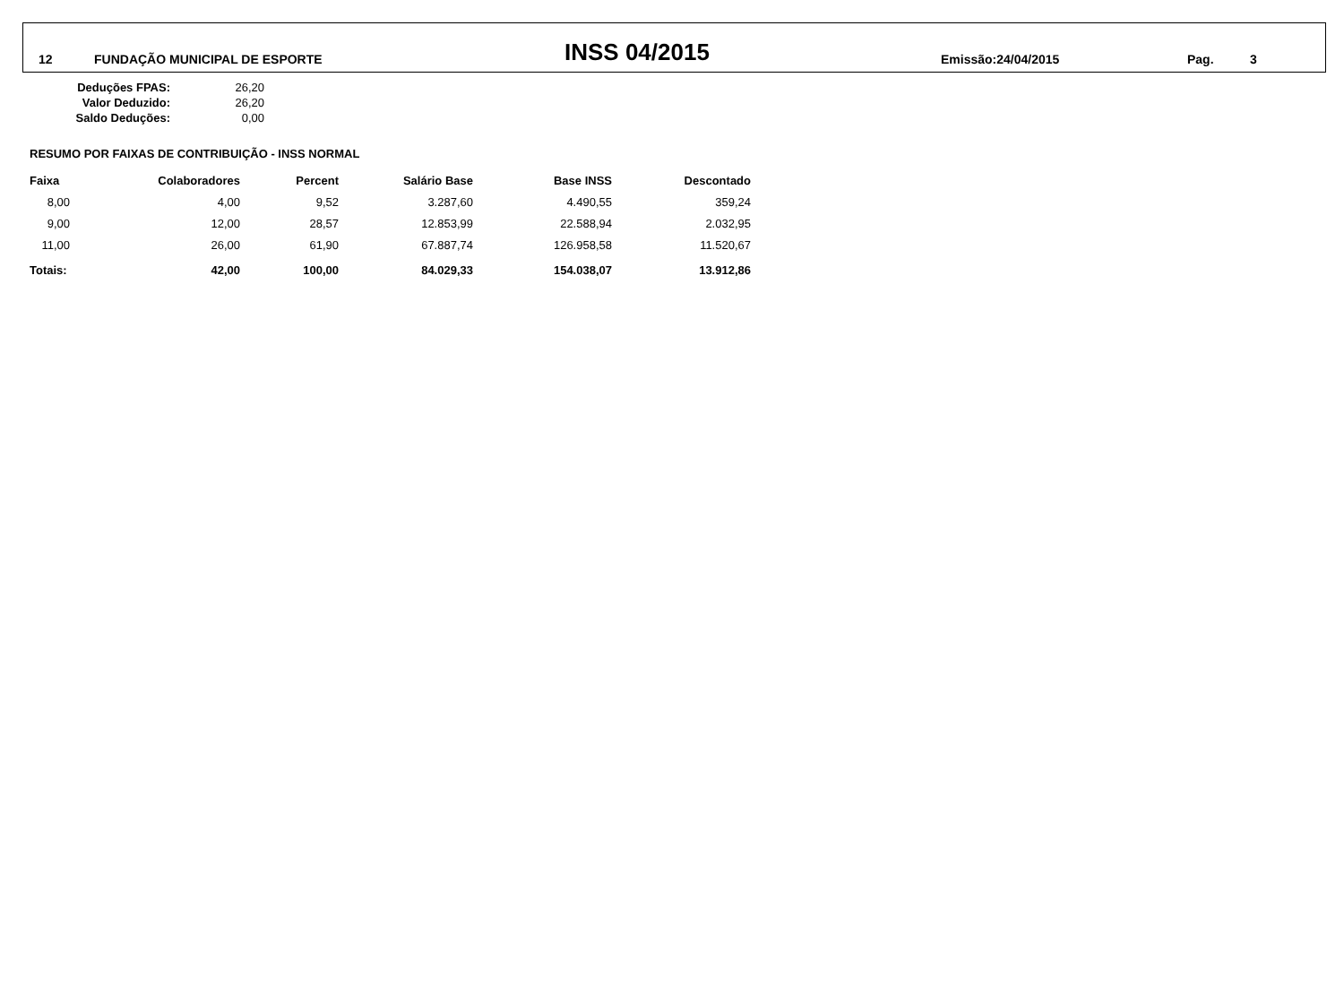12 FUNDAÇÃO MUNICIPAL DE ESPORTE INSS 04/2015 Emissão:24/04/2015 Pag. 3
| Deduções FPAS: | 26,20 |
| Valor Deduzido: | 26,20 |
| Saldo Deduções: | 0,00 |
RESUMO POR FAIXAS DE CONTRIBUIÇÃO - INSS NORMAL
| Faixa | Colaboradores | Percent | Salário Base | Base INSS | Descontado |
| --- | --- | --- | --- | --- | --- |
| 8,00 | 4,00 | 9,52 | 3.287,60 | 4.490,55 | 359,24 |
| 9,00 | 12,00 | 28,57 | 12.853,99 | 22.588,94 | 2.032,95 |
| 11,00 | 26,00 | 61,90 | 67.887,74 | 126.958,58 | 11.520,67 |
| Totais: | 42,00 | 100,00 | 84.029,33 | 154.038,07 | 13.912,86 |